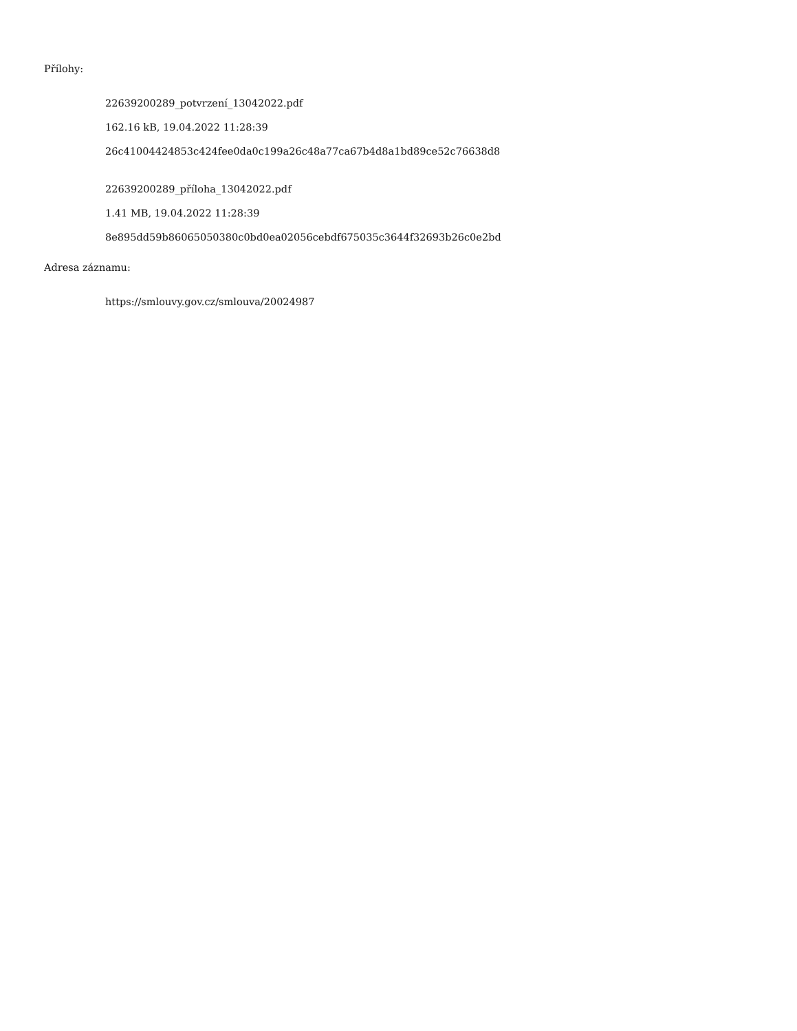Přílohy:
22639200289_potvrzení_13042022.pdf
162.16 kB, 19.04.2022 11:28:39
26c41004424853c424fee0da0c199a26c48a77ca67b4d8a1bd89ce52c76638d8
22639200289_příloha_13042022.pdf
1.41 MB, 19.04.2022 11:28:39
8e895dd59b86065050380c0bd0ea02056cebdf675035c3644f32693b26c0e2bd
Adresa záznamu:
https://smlouvy.gov.cz/smlouva/20024987